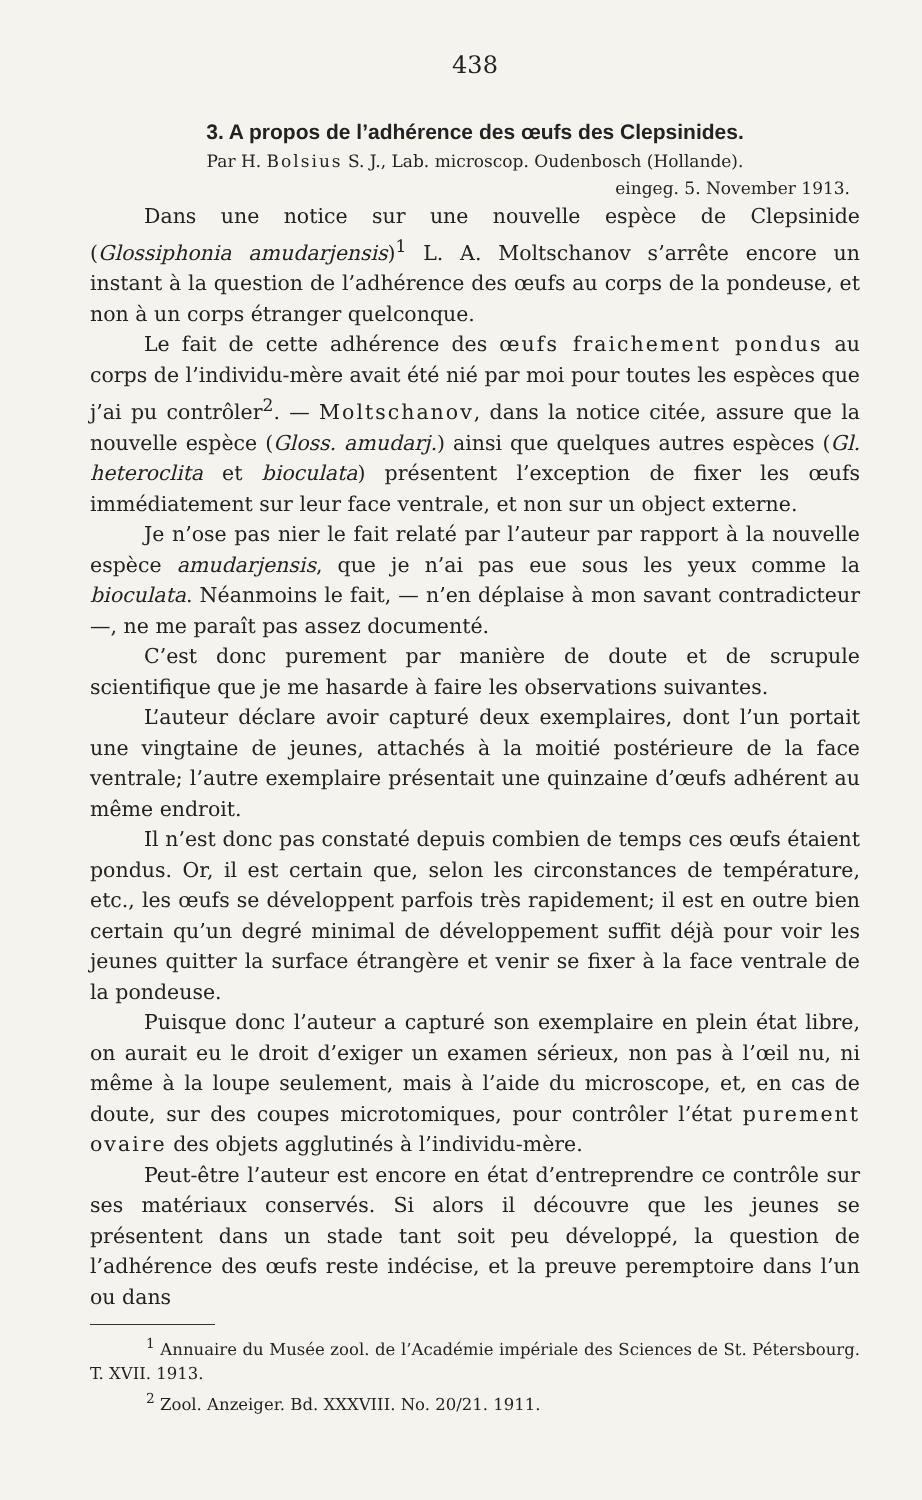438
3. A propos de l’adhérence des œufs des Clepsinides.
Par H. Bolsius S. J., Lab. microscop. Oudenbosch (Hollande).
eingeg. 5. November 1913.
Dans une notice sur une nouvelle espèce de Clepsinide (Glossiphonia amudarjensis)<sup>1</sup> L. A. Moltschanov s’arrête encore un instant à la question de l’adhérence des œufs au corps de la pondeuse, et non à un corps étranger quelconque.
Le fait de cette adhérence des œufs fraichement pondus au corps de l’individu-mère avait été nié par moi pour toutes les espèces que j’ai pu contrôler<sup>2</sup>. — Moltschanov, dans la notice citée, assure que la nouvelle espèce (Gloss. amudarj.) ainsi que quelques autres espèces (Gl. heteroclita et bioculata) présentent l’exception de fixer les œufs immédiatement sur leur face ventrale, et non sur un object externe.
Je n’ose pas nier le fait relaté par l’auteur par rapport à la nouvelle espèce amudarjensis, que je n’ai pas eue sous les yeux comme la bioculata. Néanmoins le fait, — n’en déplaise à mon savant contradicteur —, ne me paraît pas assez documenté.
C’est donc purement par manière de doute et de scrupule scientifique que je me hasarde à faire les observations suivantes.
L’auteur déclare avoir capturé deux exemplaires, dont l’un portait une vingtaine de jeunes, attachés à la moitié postérieure de la face ventrale; l’autre exemplaire présentait une quinzaine d’œufs adhérent au même endroit.
Il n’est donc pas constaté depuis combien de temps ces œufs étaient pondus. Or, il est certain que, selon les circonstances de température, etc., les œufs se développent parfois très rapidement; il est en outre bien certain qu’un degré minimal de développement suffit déjà pour voir les jeunes quitter la surface étrangère et venir se fixer à la face ventrale de la pondeuse.
Puisque donc l’auteur a capturé son exemplaire en plein état libre, on aurait eu le droit d’exiger un examen sérieux, non pas à l’œil nu, ni même à la loupe seulement, mais à l’aide du microscope, et, en cas de doute, sur des coupes microtomiques, pour contrôler l’état purement ovaire des objets agglutinés à l’individu-mère.
Peut-être l’auteur est encore en état d’entreprendre ce contrôle sur ses matériaux conservés. Si alors il découvre que les jeunes se présentent dans un stade tant soit peu développé, la question de l’adhérence des œufs reste indécise, et la preuve peremptoire dans l’un ou dans
<sup>1</sup> Annuaire du Musée zool. de l’Académie impériale des Sciences de St. Pétersbourg. T. XVII. 1913.
<sup>2</sup> Zool. Anzeiger. Bd. XXXVIII. No. 20/21. 1911.